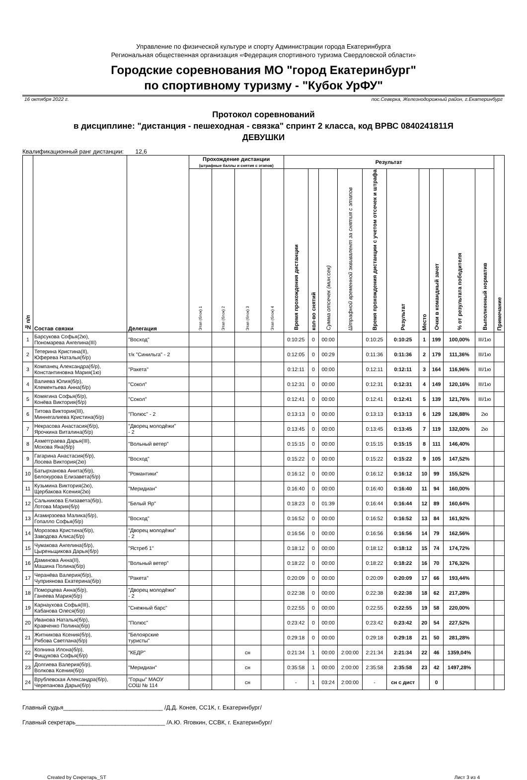Управление по физической культуре и спорту Администрации города Екатеринбурга
Региональная общественная организация «Федерация спортивного туризма Свердловской области»
Городские соревнования МО "город Екатеринбург"
по спортивному туризму - "Кубок УрФУ"
16 октября 2022 г. пос.Северка, Железнодорожный район, г.Екатеринбург
Протокол соревнований
в дисциплине: "дистанция - пешеходная - связка" спринт 2 класса, код ВРВС 0840241811Я
ДЕВУШКИ
Квалификационный ранг дистанции: 12,6
| № п/п | Состав связки | Делегация | Прохождение дистанции (штрафные баллы и снятия с этапов) | | | | Результат | | | | | | | | | | Примечание |
| --- | --- | --- | --- | --- | --- | --- | --- | --- | --- | --- | --- | --- | --- | --- | --- | --- | --- |
| | | | Этап (блок) 1 | Этап (блок) 2 | Этап (блок) 3 | Этап (блок) 4 | Время прохождения дистанции | кол-во снятий | Сумма отсечек (мин:сек) | Штрафной временной эквивалент за снятия с этапов | Время прохождения дистанции с учетом отсечек и штрафа | Результат | Место | Очки в командный зачет | % от результата победителя | Выполненный норматив | |
| 1 | Барсукова Софья(2ю), Пономарева Ангелина(III) | "Восход" | | | | | 0:10:25 | 0 | 00:00 | | 0:10:25 | 0:10:25 | 1 | 199 | 100,00% | III/1ю | |
| 2 | Тетерина Кристина(II), Юферева Наталья(б/р) | т/к "Синильга" - 2 | | | | | 0:12:05 | 0 | 00:29 | | 0:11:36 | 0:11:36 | 2 | 179 | 111,36% | III/1ю | |
| 3 | Компанец Александра(б/р), Константиновна Мария(1ю) | "Ракета" | | | | | 0:12:11 | 0 | 00:00 | | 0:12:11 | 0:12:11 | 3 | 164 | 116,96% | III/1ю | |
| 4 | Валиева Юлия(б/р), Клементьева Анна(б/р) | "Сокол" | | | | | 0:12:31 | 0 | 00:00 | | 0:12:31 | 0:12:31 | 4 | 149 | 120,16% | III/1ю | |
| 5 | Комягина Софья(б/р), Конёва Виктория(б/р) | "Сокол" | | | | | 0:12:41 | 0 | 00:00 | | 0:12:41 | 0:12:41 | 5 | 139 | 121,76% | III/1ю | |
| 6 | Титова Виктория(III), Миннегалиева Кристина(б/р) | "Полюс" - 2 | | | | | 0:13:13 | 0 | 00:00 | | 0:13:13 | 0:13:13 | 6 | 129 | 126,88% | 2ю | |
| 7 | Некрасова Анастасия(б/р), Ярочкина Виталина(б/р) | "Дворец молодёжи" - 2 | | | | | 0:13:45 | 0 | 00:00 | | 0:13:45 | 0:13:45 | 7 | 119 | 132,00% | 2ю | |
| 8 | Ахметграева Дарья(III), Мохова Яна(б/р) | "Вольный ветер" | | | | | 0:15:15 | 0 | 00:00 | | 0:15:15 | 0:15:15 | 8 | 111 | 146,40% | | |
| 9 | Гагарина Анастасия(б/р), Лосева Виктория(2ю) | "Восход" | | | | | 0:15:22 | 0 | 00:00 | | 0:15:22 | 0:15:22 | 9 | 105 | 147,52% | | |
| 10 | Батырханова Анита(б/р), Белокурова Елизавета(б/р) | "Романтики" | | | | | 0:16:12 | 0 | 00:00 | | 0:16:12 | 0:16:12 | 10 | 99 | 155,52% | | |
| 11 | Кузьмина Виктория(2ю), Щербакова Ксения(2ю) | "Меридиан" | | | | | 0:16:40 | 0 | 00:00 | | 0:16:40 | 0:16:40 | 11 | 94 | 160,00% | | |
| 12 | Сальникова Елизавета(б/р), Лотова Мария(б/р) | "Белый Яр" | | | | | 0:18:23 | 0 | 01:39 | | 0:16:44 | 0:16:44 | 12 | 89 | 160,64% | | |
| 13 | Агамирзоева Малика(б/р), Гопалло Софья(б/р) | "Восход" | | | | | 0:16:52 | 0 | 00:00 | | 0:16:52 | 0:16:52 | 13 | 84 | 161,92% | | |
| 14 | Морозова Кристина(б/р), Заводова Алиса(б/р) | "Дворец молодёжи" - 2 | | | | | 0:16:56 | 0 | 00:00 | | 0:16:56 | 0:16:56 | 14 | 79 | 162,56% | | |
| 15 | Чумакова Ангелина(б/р), Цыреньщикова Дарья(б/р) | "Ястреб 1" | | | | | 0:18:12 | 0 | 00:00 | | 0:18:12 | 0:18:12 | 15 | 74 | 174,72% | | |
| 16 | Даминова Анна(II), Машина Полина(б/р) | "Вольный ветер" | | | | | 0:18:22 | 0 | 00:00 | | 0:18:22 | 0:18:22 | 16 | 70 | 176,32% | | |
| 17 | Черанёва Валерия(б/р), Чуприянова Екатерина(б/р) | "Ракета" | | | | | 0:20:09 | 0 | 00:00 | | 0:20:09 | 0:20:09 | 17 | 66 | 193,44% | | |
| 18 | Поморцева Анна(б/р), Ганеева Мария(б/р) | "Дворец молодёжи" - 2 | | | | | 0:22:38 | 0 | 00:00 | | 0:22:38 | 0:22:38 | 18 | 62 | 217,28% | | |
| 19 | Карнаухова Софья(III), Кабанова Олеся(б/р) | "Снежный барс" | | | | | 0:22:55 | 0 | 00:00 | | 0:22:55 | 0:22:55 | 19 | 58 | 220,00% | | |
| 20 | Иванова Наталья(б/р), Кравченко Полина(б/р) | "Полюс" | | | | | 0:23:42 | 0 | 00:00 | | 0:23:42 | 0:23:42 | 20 | 54 | 227,52% | | |
| 21 | Житникова Ксения(б/р), Рябова Светлана(б/р) | "Белоярские туристы" | | | | | 0:29:18 | 0 | 00:00 | | 0:29:18 | 0:29:18 | 21 | 50 | 281,28% | | |
| 22 | Копнина Илона(б/р), Фищукова Софья(б/р) | "КЕДР" | | | сн | | 0:21:34 | 1 | 00:00 | 2:00:00 | 2:21:34 | 2:21:34 | 22 | 46 | 1359,04% | | |
| 23 | Долгиева Валерия(б/р), Волкова Ксения(б/р) | "Меридиан" | | | сн | | 0:35:58 | 1 | 00:00 | 2:00:00 | 2:35:58 | 2:35:58 | 23 | 42 | 1497,28% | | |
| 24 | Врублевская Александра(б/р), Черепанова Дарья(б/р) | "Горцы" МАОУ СОШ № 114 | | | сн | | - | 1 | 03:24 | 2:00:00 | - | сн с дист | | 0 | | | |
Главный судья______________________________ /Д.Д. Конев, СС1К, г. Екатеринбург/
Главный секретарь___________________________ /А.Ю. Яговкин, ССВК, г. Екатеринбург/
Created by Секретарь_ST Лист 3 из 4